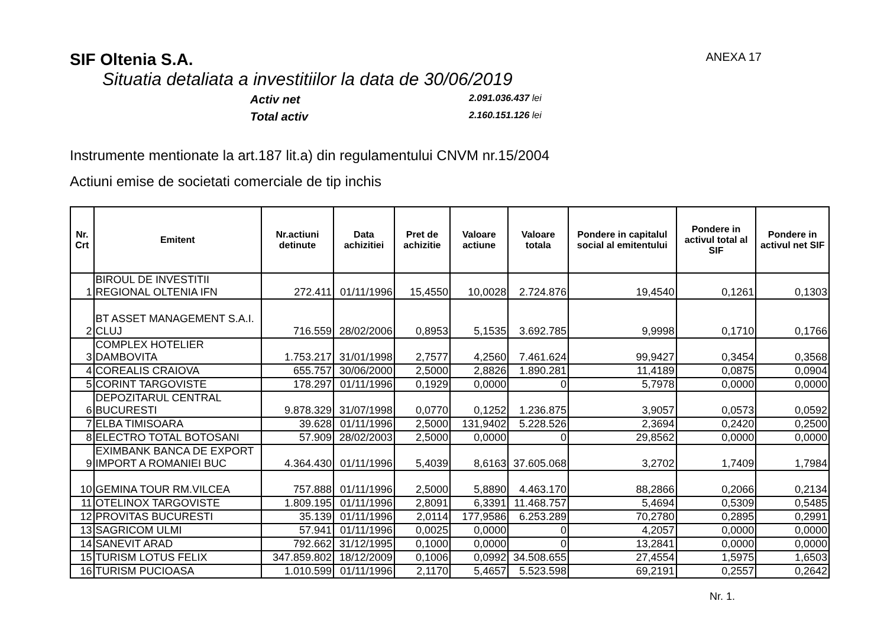SIF Oltenia S.A. ANEXA 17
Situatia detaliata a investitiilor la data de 30/06/2019
Activ net 2.091.036.437 lei
Total activ 2.160.151.126 lei
Instrumente mentionate la art.187 lit.a) din regulamentului CNVM nr.15/2004
Actiuni emise de societati comerciale de tip inchis
| Nr. Crt | Emitent | Nr.actiuni detinute | Data achizitiei | Pret de achizitie | Valoare actiune | Valoare totala | Pondere in capitalul social al emitentului | Pondere in activul total al SIF | Pondere in activul net SIF |
| --- | --- | --- | --- | --- | --- | --- | --- | --- | --- |
| 1 | BIROUL DE INVESTITII REGIONAL OLTENIA IFN | 272.411 | 01/11/1996 | 15,4550 | 10,0028 | 2.724.876 | 19,4540 | 0,1261 | 0,1303 |
| 2 | BT ASSET MANAGEMENT S.A.I. CLUJ | 716.559 | 28/02/2006 | 0,8953 | 5,1535 | 3.692.785 | 9,9998 | 0,1710 | 0,1766 |
| 3 | COMPLEX HOTELIER DAMBOVITA | 1.753.217 | 31/01/1998 | 2,7577 | 4,2560 | 7.461.624 | 99,9427 | 0,3454 | 0,3568 |
| 4 | COREALIS CRAIOVA | 655.757 | 30/06/2000 | 2,5000 | 2,8826 | 1.890.281 | 11,4189 | 0,0875 | 0,0904 |
| 5 | CORINT TARGOVISTE | 178.297 | 01/11/1996 | 0,1929 | 0,0000 | 0 | 5,7978 | 0,0000 | 0,0000 |
| 6 | DEPOZITARUL CENTRAL BUCURESTI | 9.878.329 | 31/07/1998 | 0,0770 | 0,1252 | 1.236.875 | 3,9057 | 0,0573 | 0,0592 |
| 7 | ELBA TIMISOARA | 39.628 | 01/11/1996 | 2,5000 | 131,9402 | 5.228.526 | 2,3694 | 0,2420 | 0,2500 |
| 8 | ELECTRO TOTAL BOTOSANI | 57.909 | 28/02/2003 | 2,5000 | 0,0000 | 0 | 29,8562 | 0,0000 | 0,0000 |
| 9 | EXIMBANK BANCA DE EXPORT IMPORT A ROMANIEI BUC | 4.364.430 | 01/11/1996 | 5,4039 | 8,6163 | 37.605.068 | 3,2702 | 1,7409 | 1,7984 |
| 10 | GEMINA TOUR RM.VILCEA | 757.888 | 01/11/1996 | 2,5000 | 5,8890 | 4.463.170 | 88,2866 | 0,2066 | 0,2134 |
| 11 | OTELINOX TARGOVISTE | 1.809.195 | 01/11/1996 | 2,8091 | 6,3391 | 11.468.757 | 5,4694 | 0,5309 | 0,5485 |
| 12 | PROVITAS BUCURESTI | 35.139 | 01/11/1996 | 2,0114 | 177,9586 | 6.253.289 | 70,2780 | 0,2895 | 0,2991 |
| 13 | SAGRICOM ULMI | 57.941 | 01/11/1996 | 0,0025 | 0,0000 | 0 | 4,2057 | 0,0000 | 0,0000 |
| 14 | SANEVIT ARAD | 792.662 | 31/12/1995 | 0,1000 | 0,0000 | 0 | 13,2841 | 0,0000 | 0,0000 |
| 15 | TURISM LOTUS FELIX | 347.859.802 | 18/12/2009 | 0,1006 | 0,0992 | 34.508.655 | 27,4554 | 1,5975 | 1,6503 |
| 16 | TURISM PUCIOASA | 1.010.599 | 01/11/1996 | 2,1170 | 5,4657 | 5.523.598 | 69,2191 | 0,2557 | 0,2642 |
Nr. 1.